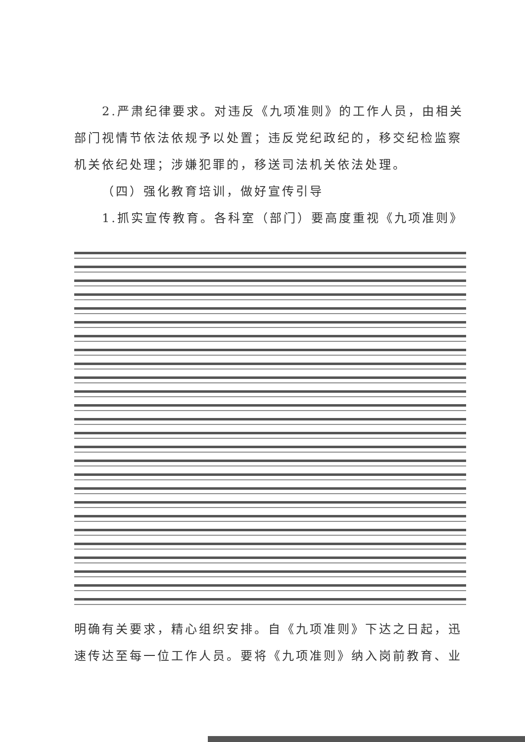2.严肃纪律要求。对违反《九项准则》的工作人员，由相关部门视情节依法依规予以处置；违反党纪政纪的，移交纪检监察机关依纪处理；涉嫌犯罪的，移送司法机关依法处理。
（四）强化教育培训，做好宣传引导
1.抓实宣传教育。各科室（部门）要高度重视《九项准则》
明确有关要求，精心组织安排。自《九项准则》下达之日起，迅速传达至每一位工作人员。要将《九项准则》纳入岗前教育、业